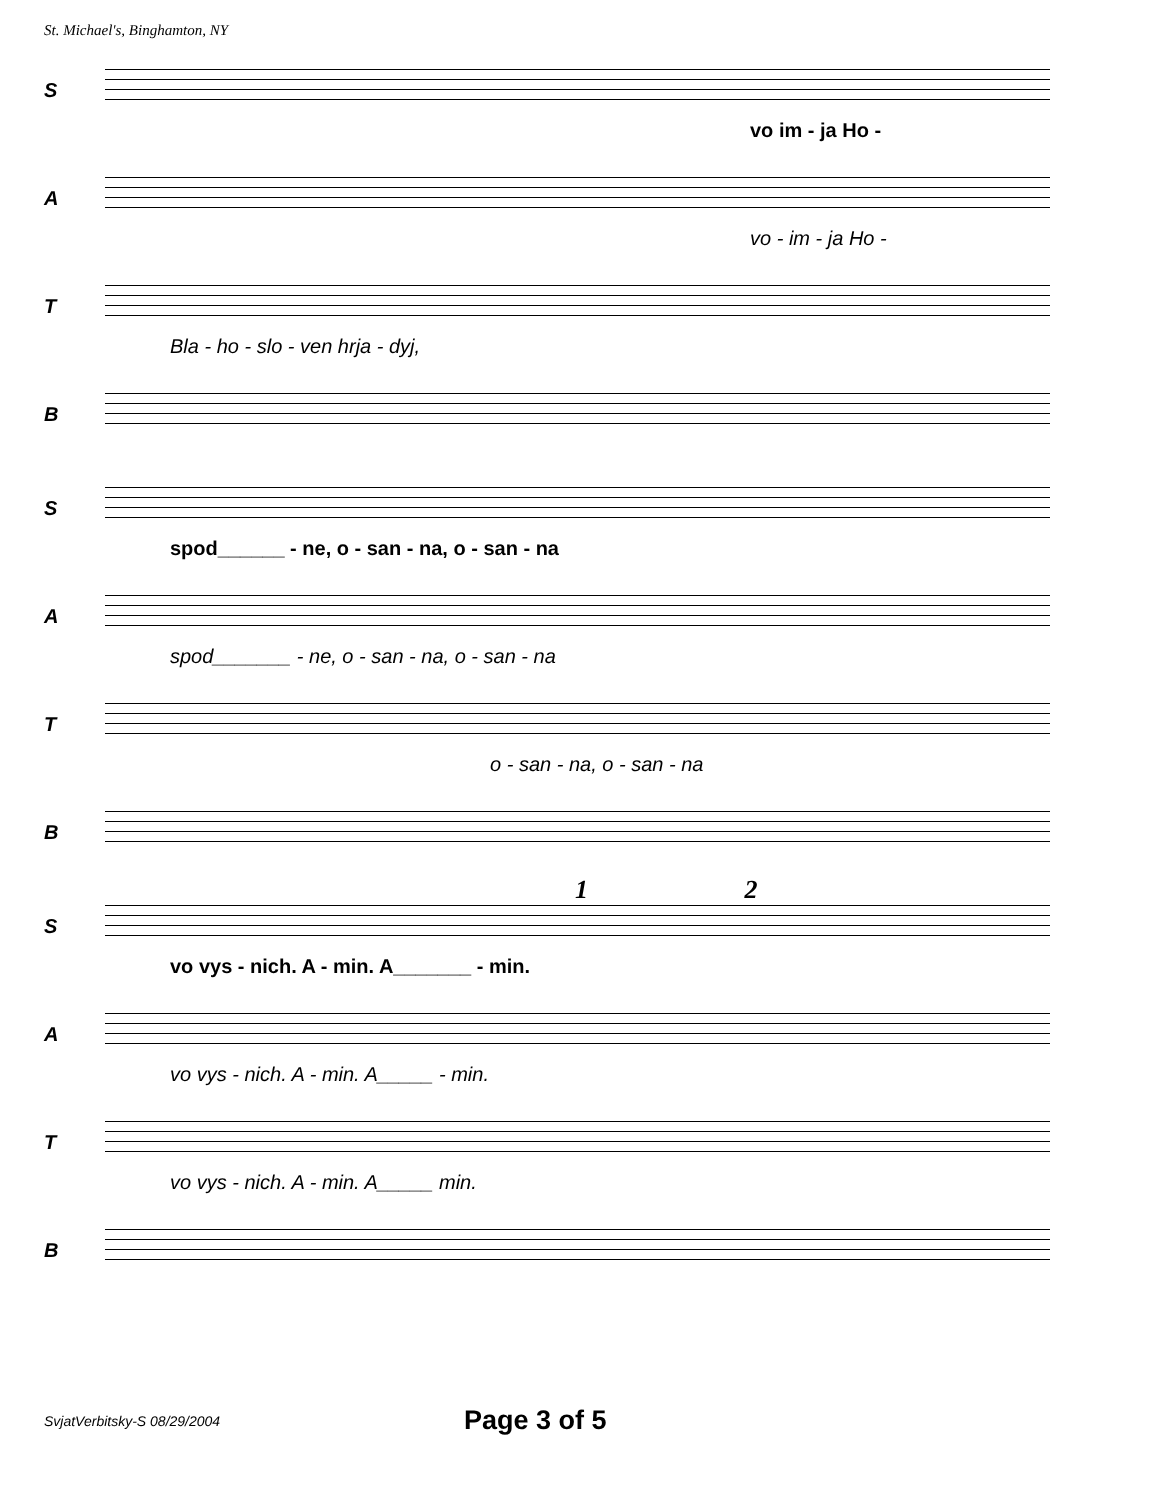St. Michael's, Binghamton, NY
S
vo im - ja Ho -
A
vo - im - ja Ho -
T
Bla - ho - slo - ven hrja - dyj,
B
S
spod______ - ne, o - san - na, o - san - na
A
spod_______ - ne, o - san - na, o - san - na
T
o - san - na, o - san - na
B
1 2
S
vo vys - nich. A - min. A_______ - min.
A
vo vys - nich. A - min. A_____ - min.
T
vo vys - nich. A - min. A_____ min.
B
SvjatVerbitsky-S 08/29/2004 Page 3 of 5